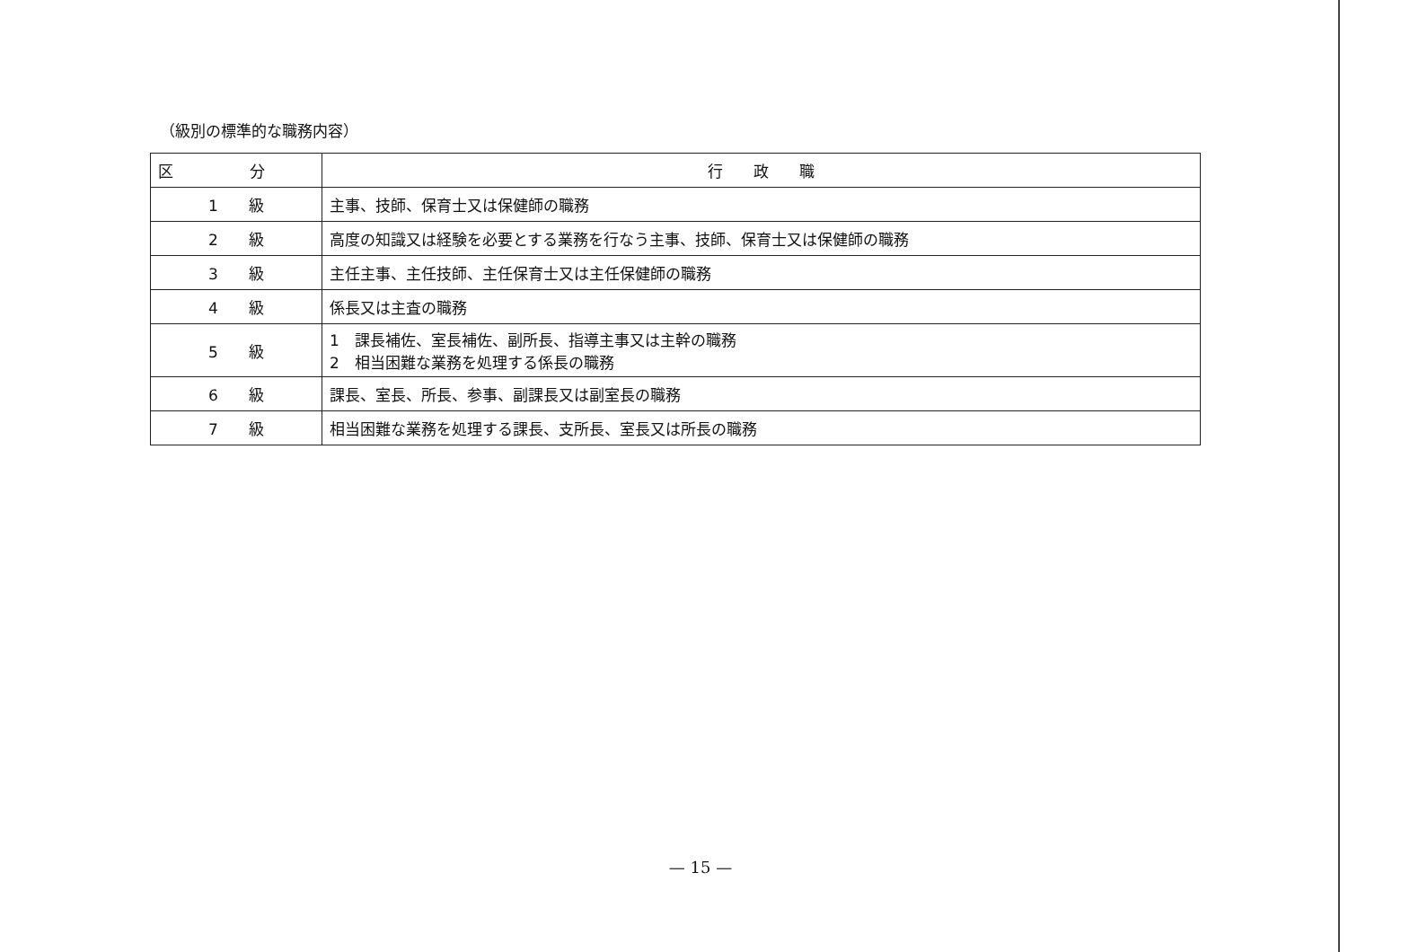（級別の標準的な職務内容）
| 区 分 | 行 政 職 |
| --- | --- |
| 1 級 | 主事、技師、保育士又は保健師の職務 |
| 2 級 | 高度の知識又は経験を必要とする業務を行なう主事、技師、保育士又は保健師の職務 |
| 3 級 | 主任主事、主任技師、主任保育士又は主任保健師の職務 |
| 4 級 | 係長又は主査の職務 |
| 5 級 | 1 課長補佐、室長補佐、副所長、指導主事又は主幹の職務 2 相当困難な業務を処理する係長の職務 |
| 6 級 | 課長、室長、所長、参事、副課長又は副室長の職務 |
| 7 級 | 相当困難な業務を処理する課長、支所長、室長又は所長の職務 |
— 15 —